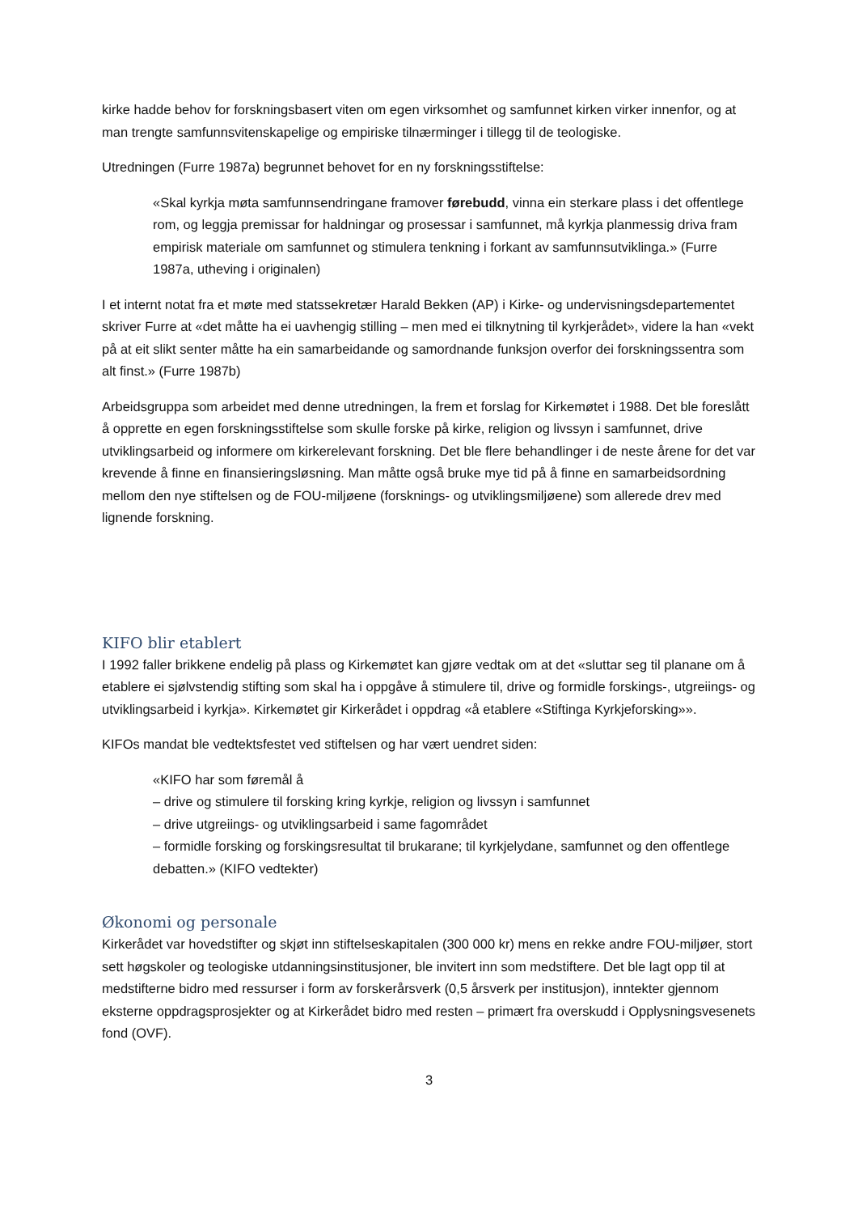kirke hadde behov for forskningsbasert viten om egen virksomhet og samfunnet kirken virker innenfor, og at man trengte samfunnsvitenskapelige og empiriske tilnærminger i tillegg til de teologiske.
Utredningen (Furre 1987a) begrunnet behovet for en ny forskningsstiftelse:
«Skal kyrkja møta samfunnsendringane framover førebudd, vinna ein sterkare plass i det offentlege rom, og leggja premissar for haldningar og prosessar i samfunnet, må kyrkja planmessig driva fram empirisk materiale om samfunnet og stimulera tenkning i forkant av samfunnsutviklinga.» (Furre 1987a, utheving i originalen)
I et internt notat fra et møte med statssekretær Harald Bekken (AP) i Kirke- og undervisningsdepartementet skriver Furre at «det måtte ha ei uavhengig stilling – men med ei tilknytning til kyrkjerådet», videre la han «vekt på at eit slikt senter måtte ha ein samarbeidande og samordnande funksjon overfor dei forskningssentra som alt finst.» (Furre 1987b)
Arbeidsgruppa som arbeidet med denne utredningen, la frem et forslag for Kirkemøtet i 1988. Det ble foreslått å opprette en egen forskningsstiftelse som skulle forske på kirke, religion og livssyn i samfunnet, drive utviklingsarbeid og informere om kirkerelevant forskning. Det ble flere behandlinger i de neste årene for det var krevende å finne en finansieringsløsning. Man måtte også bruke mye tid på å finne en samarbeidsordning mellom den nye stiftelsen og de FOU-miljøene (forsknings- og utviklingsmiljøene) som allerede drev med lignende forskning.
KIFO blir etablert
I 1992 faller brikkene endelig på plass og Kirkemøtet kan gjøre vedtak om at det «sluttar seg til planane om å etablere ei sjølvstendig stifting som skal ha i oppgåve å stimulere til, drive og formidle forskings-, utgreiings- og utviklingsarbeid i kyrkja». Kirkemøtet gir Kirkerådet i oppdrag «å etablere «Stiftinga Kyrkjeforsking»».
KIFOs mandat ble vedtektsfestet ved stiftelsen og har vært uendret siden:
«KIFO har som føremål å
– drive og stimulere til forsking kring kyrkje, religion og livssyn i samfunnet
– drive utgreiings- og utviklingsarbeid i same fagområdet
– formidle forsking og forskingsresultat til brukarane; til kyrkjelydane, samfunnet og den offentlege debatten.» (KIFO vedtekter)
Økonomi og personale
Kirkerådet var hovedstifter og skjøt inn stiftelseskapitalen (300 000 kr) mens en rekke andre FOU-miljøer, stort sett høgskoler og teologiske utdanningsinstitusjoner, ble invitert inn som medstiftere. Det ble lagt opp til at medstifterne bidro med ressurser i form av forskerårsverk (0,5 årsverk per institusjon), inntekter gjennom eksterne oppdragsprosjekter og at Kirkerådet bidro med resten – primært fra overskudd i Opplysningsvesenets fond (OVF).
3